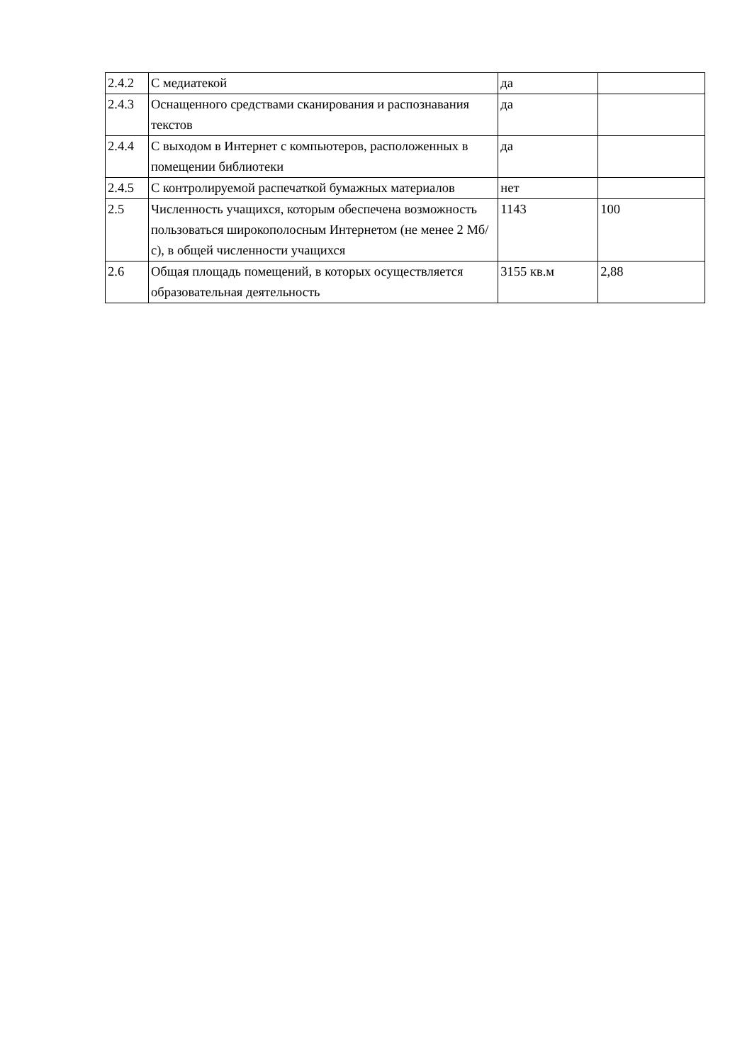| 2.4.2 | С медиатекой | да | |
| 2.4.3 | Оснащенного средствами сканирования и распознавания текстов | да | |
| 2.4.4 | С выходом в Интернет с компьютеров, расположенных в помещении библиотеки | да | |
| 2.4.5 | С контролируемой распечаткой бумажных материалов | нет | |
| 2.5 | Численность учащихся, которым обеспечена возможность пользоваться широкополосным Интернетом (не менее 2 Мб/с), в общей численности учащихся | 1143 | 100 |
| 2.6 | Общая площадь помещений, в которых осуществляется образовательная деятельность | 3155 кв.м | 2,88 |